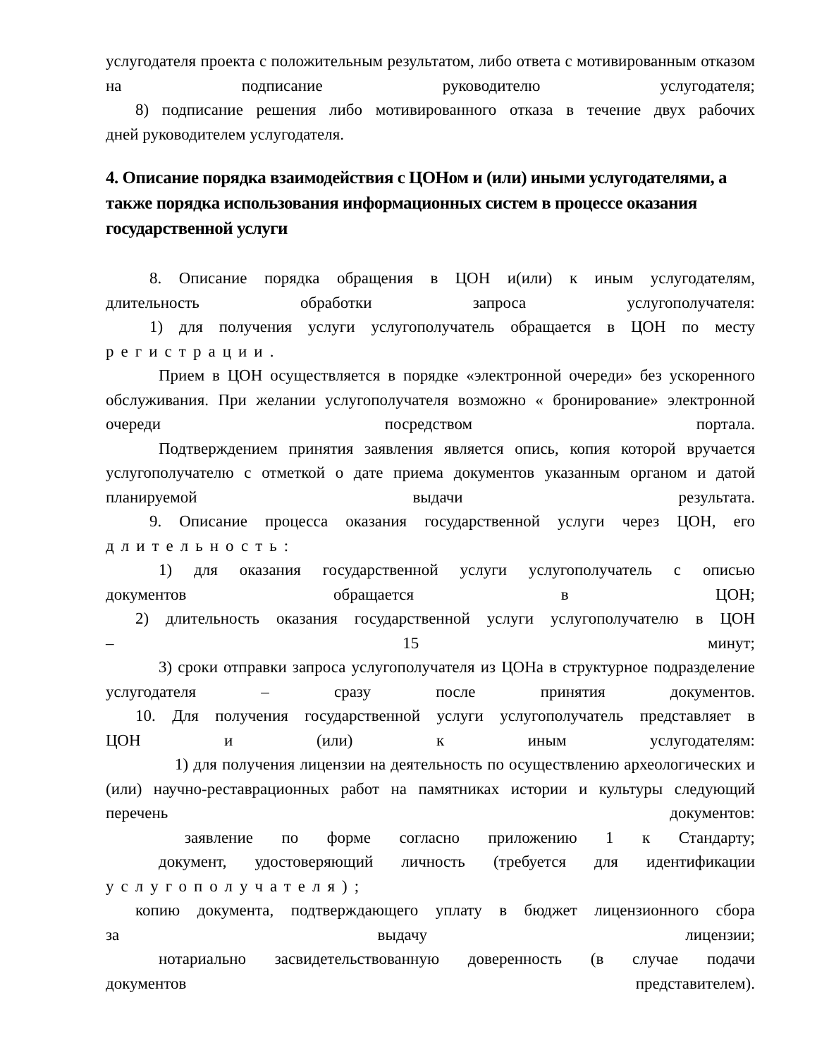услугодателя проекта с положительным результатом, либо ответа с мотивированным отказом на подписание руководителю услугодателя;
8) подписание решения либо мотивированного отказа в течение двух рабочих
дней руководителем услугодателя.
4. Описание порядка взаимодействия с ЦОНом и (или) иными услугодателями, а также порядка использования информационных систем в процессе оказания государственной услуги
8. Описание порядка обращения в ЦОН и(или) к иным услугодателям,
длительность обработки запроса услугополучателя:
1) для получения услуги услугополучатель обращается в ЦОН по месту
регистрации.
Прием в ЦОН осуществляется в порядке «электронной очереди» без ускоренного обслуживания. При желании услугополучателя возможно « бронирование» электронной очереди посредством портала.
Подтверждением принятия заявления является опись, копия которой вручается услугополучателю с отметкой о дате приема документов указанным органом и датой планируемой выдачи результата.
9. Описание процесса оказания государственной услуги через ЦОН, его
длительность:
1) для оказания государственной услуги услугополучатель с описью
документов обращается в ЦОН;
2) длительность оказания государственной услуги услугополучателю в ЦОН
– 15 минут;
3) сроки отправки запроса услугополучателя из ЦОНа в структурное подразделение услугодателя – сразу после принятия документов.
10. Для получения государственной услуги услугополучатель представляет в
ЦОН и (или) к иным услугодателям:
1) для получения лицензии на деятельность по осуществлению археологических и (или) научно-реставрационных работ на памятниках истории и культуры следующий перечень документов:
заявление по форме согласно приложению 1 к Стандарту;
документ, удостоверяющий личность (требуется для идентификации
услугополучателя);
копию документа, подтверждающего уплату в бюджет лицензионного сбора
за выдачу лицензии;
нотариально засвидетельствованную доверенность (в случае подачи
документов представителем).